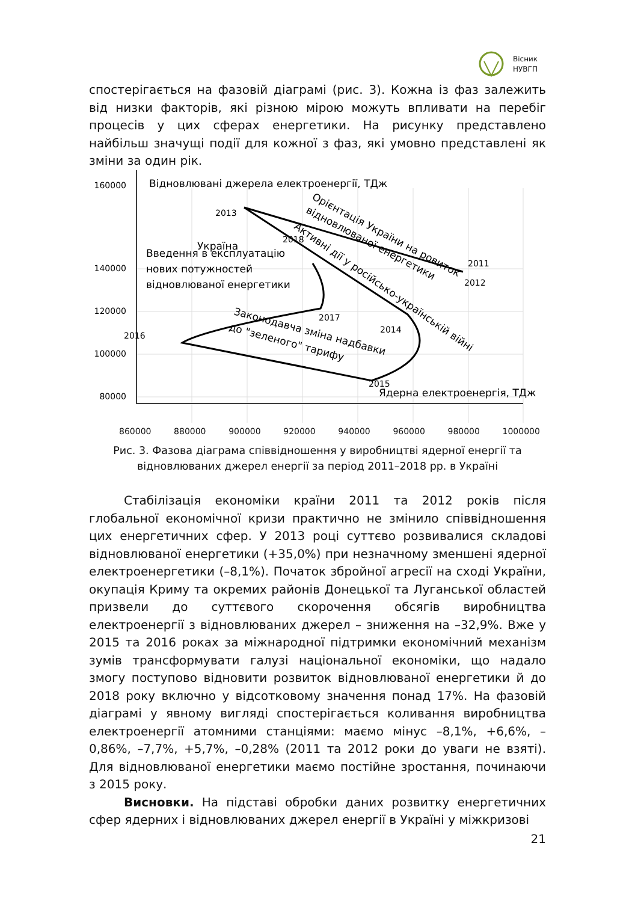Вісник
НУВГП
спостерігається на фазовій діаграмі (рис. 3). Кожна із фаз залежить від низки факторів, які різною мірою можуть впливати на перебіг процесів у цих сферах енергетики. На рисунку представлено найбільш значущі події для кожної з фаз, які умовно представлені як зміни за один рік.
140000
120000
100000
80000
160000
Відновлювані джерела електроенергії, ТДж
2013
2011
2012
2017
2016
2014
2015
2018
Україна
Введення в експлуатацію
нових потужностей
відновлюваної енергетики
Орієнтація України на ровиток
відновлюваної енергетики
Активні дії у російсько-українській війні
Законодавча зміна надбавки
до "зеленого" тарифу
Ядерна електроенергія, ТДж
860000 880000 900000 920000 940000 960000 980000 1000000
Рис. 3. Фазова діаграма співвідношення у виробництві ядерної енергії та відновлюваних джерел енергії за період 2011–2018 рр. в Україні
Стабілізація економіки країни 2011 та 2012 років після глобальної економічної кризи практично не змінило співвідношення цих енергетичних сфер. У 2013 році суттєво розвивалися складові відновлюваної енергетики (+35,0%) при незначному зменшені ядерної електроенергетики (–8,1%). Початок збройної агресії на сході України, окупація Криму та окремих районів Донецької та Луганської областей призвели до суттєвого скорочення обсягів виробництва електроенергії з відновлюваних джерел – зниження на –32,9%. Вже у 2015 та 2016 роках за міжнародної підтримки економічний механізм зумів трансформувати галузі національної економіки, що надало змогу поступово відновити розвиток відновлюваної енергетики й до 2018 року включно у відсотковому значення понад 17%. На фазовій діаграмі у явному вигляді спостерігається коливання виробництва електроенергії атомними станціями: маємо мінус –8,1%, +6,6%, –0,86%, –7,7%, +5,7%, –0,28% (2011 та 2012 роки до уваги не взяті). Для відновлюваної енергетики маємо постійне зростання, починаючи з 2015 року.
Висновки. На підставі обробки даних розвитку енергетичних сфер ядерних і відновлюваних джерел енергії в Україні у міжкризові
21